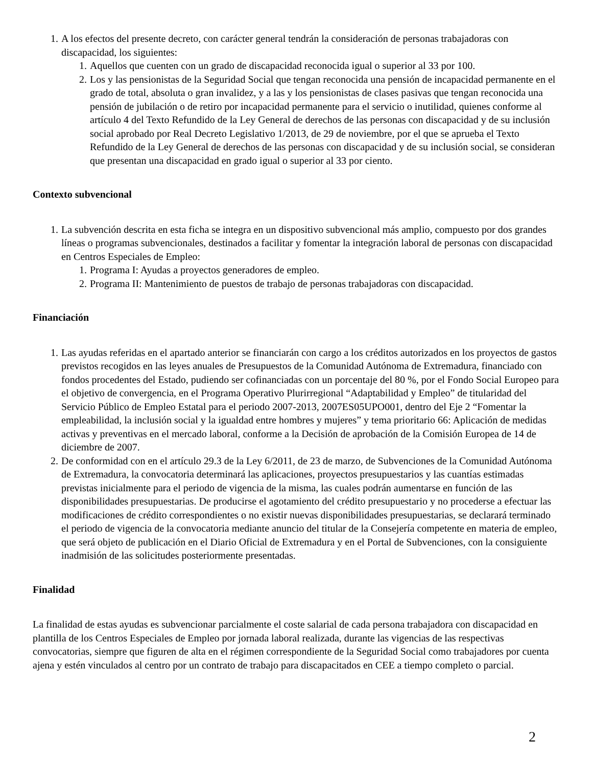1. A los efectos del presente decreto, con carácter general tendrán la consideración de personas trabajadoras con discapacidad, los siguientes:
1. Aquellos que cuenten con un grado de discapacidad reconocida igual o superior al 33 por 100.
2. Los y las pensionistas de la Seguridad Social que tengan reconocida una pensión de incapacidad permanente en el grado de total, absoluta o gran invalidez, y a las y los pensionistas de clases pasivas que tengan reconocida una pensión de jubilación o de retiro por incapacidad permanente para el servicio o inutilidad, quienes conforme al artículo 4 del Texto Refundido de la Ley General de derechos de las personas con discapacidad y de su inclusión social aprobado por Real Decreto Legislativo 1/2013, de 29 de noviembre, por el que se aprueba el Texto Refundido de la Ley General de derechos de las personas con discapacidad y de su inclusión social, se consideran que presentan una discapacidad en grado igual o superior al 33 por ciento.
Contexto subvencional
1. La subvención descrita en esta ficha se integra en un dispositivo subvencional más amplio, compuesto por dos grandes líneas o programas subvencionales, destinados a facilitar y fomentar la integración laboral de personas con discapacidad en Centros Especiales de Empleo:
1. Programa I: Ayudas a proyectos generadores de empleo.
2. Programa II: Mantenimiento de puestos de trabajo de personas trabajadoras con discapacidad.
Financiación
1. Las ayudas referidas en el apartado anterior se financiarán con cargo a los créditos autorizados en los proyectos de gastos previstos recogidos en las leyes anuales de Presupuestos de la Comunidad Autónoma de Extremadura, financiado con fondos procedentes del Estado, pudiendo ser cofinanciadas con un porcentaje del 80 %, por el Fondo Social Europeo para el objetivo de convergencia, en el Programa Operativo Plurirregional “Adaptabilidad y Empleo” de titularidad del Servicio Público de Empleo Estatal para el periodo 2007-2013, 2007ES05UPO001, dentro del Eje 2 “Fomentar la empleabilidad, la inclusión social y la igualdad entre hombres y mujeres” y tema prioritario 66: Aplicación de medidas activas y preventivas en el mercado laboral, conforme a la Decisión de aprobación de la Comisión Europea de 14 de diciembre de 2007.
2. De conformidad con en el artículo 29.3 de la Ley 6/2011, de 23 de marzo, de Subvenciones de la Comunidad Autónoma de Extremadura, la convocatoria determinará las aplicaciones, proyectos presupuestarios y las cuantías estimadas previstas inicialmente para el periodo de vigencia de la misma, las cuales podrán aumentarse en función de las disponibilidades presupuestarias. De producirse el agotamiento del crédito presupuestario y no procederse a efectuar las modificaciones de crédito correspondientes o no existir nuevas disponibilidades presupuestarias, se declarará terminado el periodo de vigencia de la convocatoria mediante anuncio del titular de la Consejería competente en materia de empleo, que será objeto de publicación en el Diario Oficial de Extremadura y en el Portal de Subvenciones, con la consiguiente inadmisión de las solicitudes posteriormente presentadas.
Finalidad
La finalidad de estas ayudas es subvencionar parcialmente el coste salarial de cada persona trabajadora con discapacidad en plantilla de los Centros Especiales de Empleo por jornada laboral realizada, durante las vigencias de las respectivas convocatorias, siempre que figuren de alta en el régimen correspondiente de la Seguridad Social como trabajadores por cuenta ajena y estén vinculados al centro por un contrato de trabajo para discapacitados en CEE a tiempo completo o parcial.
2